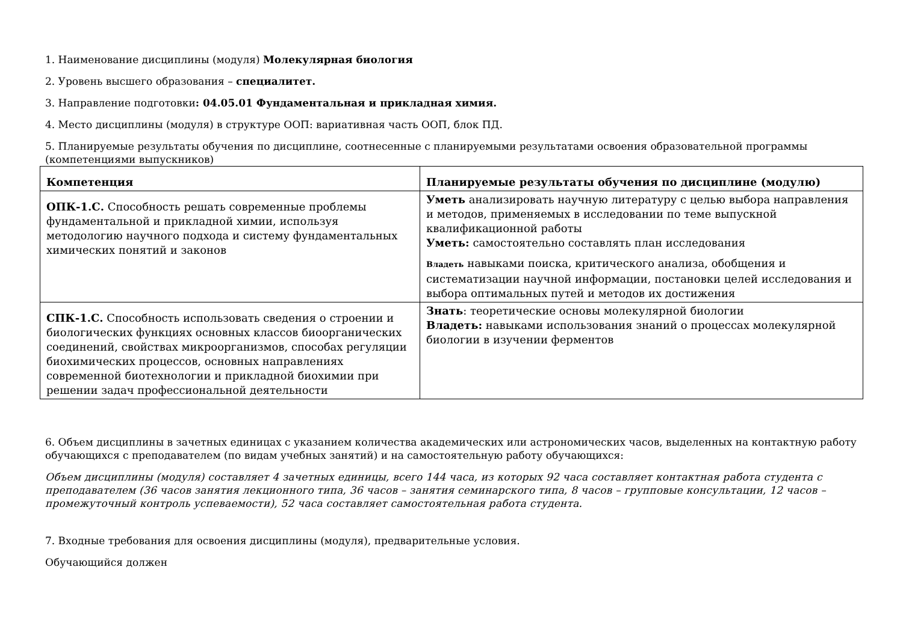1. Наименование дисциплины (модуля) Молекулярная биология
2. Уровень высшего образования – специалитет.
3. Направление подготовки: 04.05.01 Фундаментальная и прикладная химия.
4. Место дисциплины (модуля) в структуре ООП: вариативная часть ООП, блок ПД.
5. Планируемые результаты обучения по дисциплине, соотнесенные с планируемыми результатами освоения образовательной программы (компетенциями выпускников)
| Компетенция | Планируемые результаты обучения по дисциплине (модулю) |
| --- | --- |
| ОПК-1.С. Способность решать современные проблемы фундаментальной и прикладной химии, используя методологию научного подхода и систему фундаментальных химических понятий и законов | Уметь анализировать научную литературу с целью выбора направления и методов, применяемых в исследовании по теме выпускной квалификационной работы Уметь: самостоятельно составлять план исследования Владеть навыками поиска, критического анализа, обобщения и систематизации научной информации, постановки целей исследования и выбора оптимальных путей и методов их достижения |
| СПК-1.С. Способность использовать сведения о строении и биологических функциях основных классов биоорганических соединений, свойствах микроорганизмов, способах регуляции биохимических процессов, основных направлениях современной биотехнологии и прикладной биохимии при решении задач профессиональной деятельности | Знать : теоретические основы молекулярной биологии Владеть: навыками использования знаний о процессах молекулярной биологии в изучении ферментов |
6. Объем дисциплины в зачетных единицах с указанием количества академических или астрономических часов, выделенных на контактную работу обучающихся с преподавателем (по видам учебных занятий) и на самостоятельную работу обучающихся:
Объем дисциплины (модуля) составляет 4 зачетных единицы, всего 144 часа, из которых 92 часа составляет контактная работа студента с преподавателем (36 часов занятия лекционного типа, 36 часов – занятия семинарского типа, 8 часов – групповые консультации, 12 часов – промежуточный контроль успеваемости), 52 часа составляет самостоятельная работа студента.
7. Входные требования для освоения дисциплины (модуля), предварительные условия.
Обучающийся должен